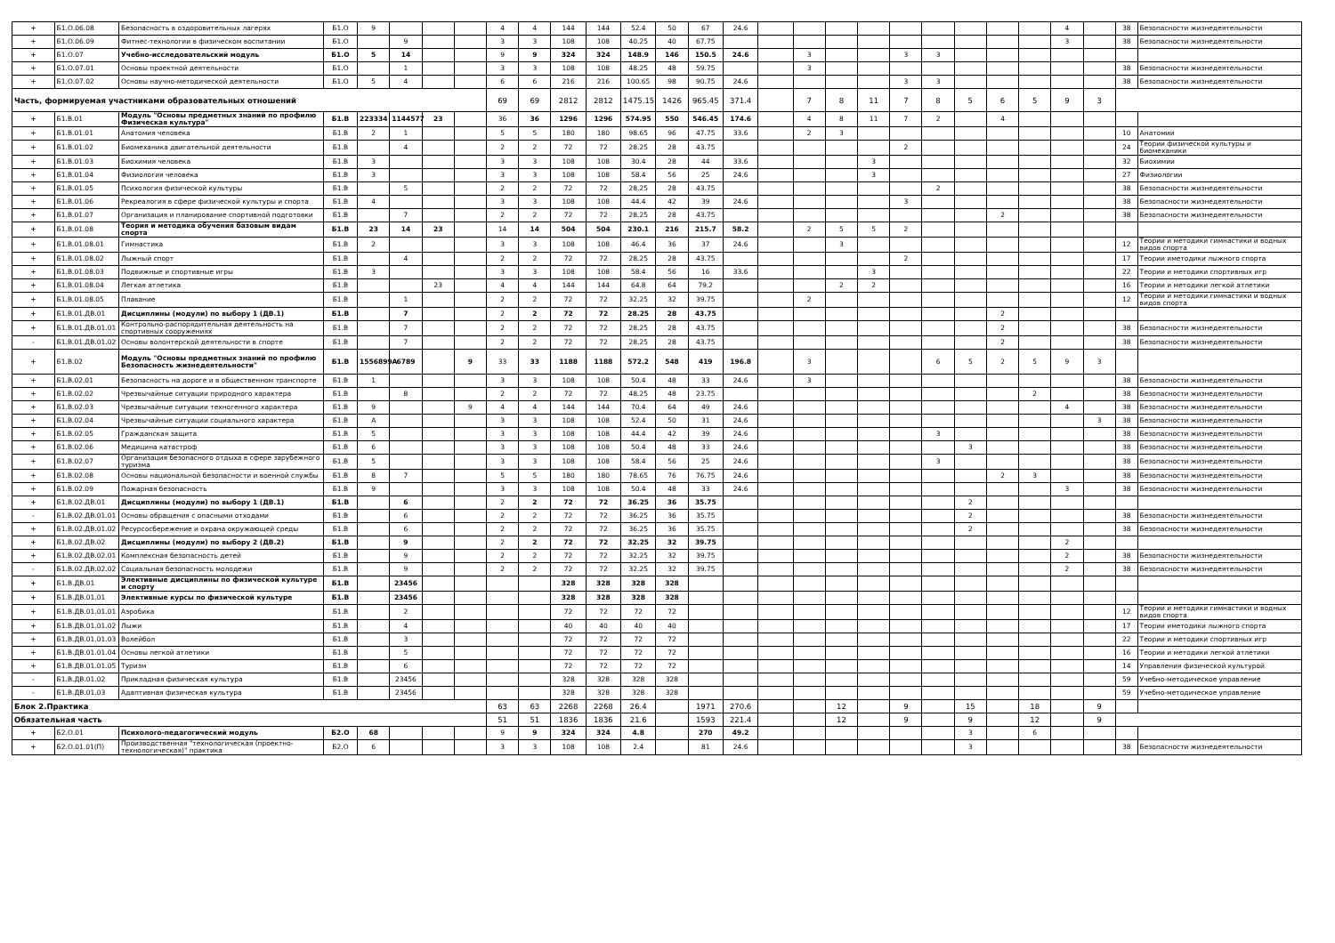| + | Б1.О.06.08 | Безопасность в оздоровительных лагерях | Б1.О | 9 | | | | 4 | 4 | 144 | 144 | 52.4 | 50 | 67 | 24.6 | | | | | | | | | | 4 | | 38 | Безопасности жизнедеятельности |
| + | Б1.О.06.09 | Фитнес-технологии в физическом воспитании | Б1.О | | 9 | | | 3 | 3 | 108 | 108 | 40.25 | 40 | 67.75 | | | | | | | | | | | 3 | | 38 | Безопасности жизнедеятельности |
| + | Б1.О.07 | Учебно-исследовательский модуль | Б1.О | 5 | 14 | | | 9 | 9 | 324 | 324 | 148.9 | 146 | 150.5 | 24.6 | | 3 | | | 3 | 3 | | | | | | | |
| + | Б1.О.07.01 | Основы проектной деятельности | Б1.О | | 1 | | | 3 | 3 | 108 | 108 | 48.25 | 48 | 59.75 | | | 3 | | | | | | | | | | 38 | Безопасности жизнедеятельности |
| + | Б1.О.07.02 | Основы научно-методической деятельности | Б1.О | 5 | 4 | | | 6 | 6 | 216 | 216 | 100.65 | 98 | 90.75 | 24.6 | | | | | 3 | 3 | | | | | | 38 | Безопасности жизнедеятельности |
| Часть, формируемая участниками образовательных отношений | | | | | | | | 69 | 69 | 2812 | 2812 | 1475.15 | 1426 | 965.45 | 371.4 | | 7 | 8 | 11 | 7 | 8 | 5 | 6 | 5 | 9 | 3 | | |
| + | Б1.В.01 | Модуль "Основы предметных знаний по профилю Физическая культура" | Б1.В | 223334 | 1144577 | 23 | | 36 | 36 | 1296 | 1296 | 574.95 | 550 | 546.45 | 174.6 | | 4 | 8 | 11 | 7 | 2 | | 4 | | | | | |
| + | Б1.В.01.01 | Анатомия человека | Б1.В | 2 | 1 | | | 5 | 5 | 180 | 180 | 98.65 | 96 | 47.75 | 33.6 | | 2 | 3 | | | | | | | | | 10 | Анатомии |
| + | Б1.В.01.02 | Биомеханика двигательной деятельности | Б1.В | | 4 | | | 2 | 2 | 72 | 72 | 28.25 | 28 | 43.75 | | | | | | 2 | | | | | | | 24 | Теории физической культуры и биомеханики |
| + | Б1.В.01.03 | Биохимия человека | Б1.В | 3 | | | | 3 | 3 | 108 | 108 | 30.4 | 28 | 44 | 33.6 | | | | 3 | | | | | | | | 32 | Биохимии |
| + | Б1.В.01.04 | Физиология человека | Б1.В | 3 | | | | 3 | 3 | 108 | 108 | 58.4 | 56 | 25 | 24.6 | | | | 3 | | | | | | | | 27 | Физиологии |
| + | Б1.В.01.05 | Психология физической культуры | Б1.В | | 5 | | | 2 | 2 | 72 | 72 | 28.25 | 28 | 43.75 | | | | | | | 2 | | | | | | 38 | Безопасности жизнедеятельности |
| + | Б1.В.01.06 | Рекреалогия в сфере физической культуры и спорта | Б1.В | 4 | | | | 3 | 3 | 108 | 108 | 44.4 | 42 | 39 | 24.6 | | | | | 3 | | | | | | | 38 | Безопасности жизнедеятельности |
| + | Б1.В.01.07 | Организация и планирование спортивной подготовки | Б1.В | | 7 | | | 2 | 2 | 72 | 72 | 28.25 | 28 | 43.75 | | | | | | | | | 2 | | | | 38 | Безопасности жизнедеятельности |
| + | Б1.В.01.08 | Теория и методика обучения базовым видам спорта | Б1.В | 23 | 14 | 23 | | 14 | 14 | 504 | 504 | 230.1 | 216 | 215.7 | 58.2 | | 2 | 5 | 5 | 2 | | | | | | | | |
| + | Б1.В.01.08.01 | Гимнастика | Б1.В | 2 | | | | 3 | 3 | 108 | 108 | 46.4 | 36 | 37 | 24.6 | | | 3 | | | | | | | | | 12 | Теории и методики гимнастики и водных видов спорта |
| + | Б1.В.01.08.02 | Лыжный спорт | Б1.В | | 4 | | | 2 | 2 | 72 | 72 | 28.25 | 28 | 43.75 | | | | | | 2 | | | | | | | 17 | Теории иметодики лыжного спорта |
| + | Б1.В.01.08.03 | Подвижные и спортивные игры | Б1.В | 3 | | | | 3 | 3 | 108 | 108 | 58.4 | 56 | 16 | 33.6 | | | | 3 | | | | | | | | 22 | Теории и методики спортивных игр |
| + | Б1.В.01.08.04 | Легкая атлетика | Б1.В | | | 23 | | 4 | 4 | 144 | 144 | 64.8 | 64 | 79.2 | | | | 2 | 2 | | | | | | | | 16 | Теории и методики легкой атлетики |
| + | Б1.В.01.08.05 | Плавание | Б1.В | | 1 | | | 2 | 2 | 72 | 72 | 32.25 | 32 | 39.75 | | | 2 | | | | | | | | | | 12 | Теории и методики гимнастики и водных видов спорта |
| + | Б1.В.01.ДВ.01 | Дисциплины (модули) по выбору 1 (ДВ.1) | Б1.В | | 7 | | | 2 | 2 | 72 | 72 | 28.25 | 28 | 43.75 | | | | | | | | | 2 | | | | | |
| + | Б1.В.01.ДВ.01.01 | Контрольно-распорядительная деятельность на спортивных сооружениях | Б1.В | | 7 | | | 2 | 2 | 72 | 72 | 28.25 | 28 | 43.75 | | | | | | | | | 2 | | | | 38 | Безопасности жизнедеятельности |
| - | Б1.В.01.ДВ.01.02 | Основы волонтерской деятельности в спорте | Б1.В | | 7 | | | 2 | 2 | 72 | 72 | 28.25 | 28 | 43.75 | | | | | | | | | 2 | | | | 38 | Безопасности жизнедеятельности |
| + | Б1.В.02 | Модуль "Основы предметных знаний по профилю Безопасность жизнедеятельности" | Б1.В | 1556899A | 6789 | | 9 | 33 | 33 | 1188 | 1188 | 572.2 | 548 | 419 | 196.8 | | 3 | | | | 6 | 5 | 2 | 5 | 9 | 3 | | |
| + | Б1.В.02.01 | Безопасность на дороге и в общественном транспорте | Б1.В | 1 | | | | 3 | 3 | 108 | 108 | 50.4 | 48 | 33 | 24.6 | | 3 | | | | | | | | | | 38 | Безопасности жизнедеятельности |
| + | Б1.В.02.02 | Чрезвычайные ситуации природного характера | Б1.В | | 8 | | | 2 | 2 | 72 | 72 | 48.25 | 48 | 23.75 | | | | | | | | | | 2 | | | 38 | Безопасности жизнедеятельности |
| + | Б1.В.02.03 | Чрезвычайные ситуации техногенного характера | Б1.В | 9 | | | 9 | 4 | 4 | 144 | 144 | 70.4 | 64 | 49 | 24.6 | | | | | | | | | | 4 | | 38 | Безопасности жизнедеятельности |
| + | Б1.В.02.04 | Чрезвычайные ситуации социального характера | Б1.В | A | | | | 3 | 3 | 108 | 108 | 52.4 | 50 | 31 | 24.6 | | | | | | | | | | | 3 | 38 | Безопасности жизнедеятельности |
| + | Б1.В.02.05 | Гражданская защита | Б1.В | 5 | | | | 3 | 3 | 108 | 108 | 44.4 | 42 | 39 | 24.6 | | | | | | 3 | | | | | | 38 | Безопасности жизнедеятельности |
| + | Б1.В.02.06 | Медицина катастроф | Б1.В | 6 | | | | 3 | 3 | 108 | 108 | 50.4 | 48 | 33 | 24.6 | | | | | | | 3 | | | | | 38 | Безопасности жизнедеятельности |
| + | Б1.В.02.07 | Организация безопасного отдыха в сфере зарубежного туризма | Б1.В | 5 | | | | 3 | 3 | 108 | 108 | 58.4 | 56 | 25 | 24.6 | | | | | | 3 | | | | | | 38 | Безопасности жизнедеятельности |
| + | Б1.В.02.08 | Основы национальной безопасности и военной службы | Б1.В | 8 | 7 | | | 5 | 5 | 180 | 180 | 78.65 | 76 | 76.75 | 24.6 | | | | | | | | 2 | 3 | | | 38 | Безопасности жизнедеятельности |
| + | Б1.В.02.09 | Пожарная безопасность | Б1.В | 9 | | | | 3 | 3 | 108 | 108 | 50.4 | 48 | 33 | 24.6 | | | | | | | | | | 3 | | 38 | Безопасности жизнедеятельности |
| + | Б1.В.02.ДВ.01 | Дисциплины (модули) по выбору 1 (ДВ.1) | Б1.В | | 6 | | | 2 | 2 | 72 | 72 | 36.25 | 36 | 35.75 | | | | | | | | 2 | | | | | | |
| - | Б1.В.02.ДВ.01.01 | Основы обращения с опасными отходами | Б1.В | | 6 | | | 2 | 2 | 72 | 72 | 36.25 | 36 | 35.75 | | | | | | | | 2 | | | | | 38 | Безопасности жизнедеятельности |
| + | Б1.В.02.ДВ.01.02 | Ресурсосбережение и охрана окружающей среды | Б1.В | | 6 | | | 2 | 2 | 72 | 72 | 36.25 | 36 | 35.75 | | | | | | | | 2 | | | | | 38 | Безопасности жизнедеятельности |
| + | Б1.В.02.ДВ.02 | Дисциплины (модули) по выбору 2 (ДВ.2) | Б1.В | | 9 | | | 2 | 2 | 72 | 72 | 32.25 | 32 | 39.75 | | | | | | | | | | | 2 | | | |
| + | Б1.В.02.ДВ.02.01 | Комплексная безопасность детей | Б1.В | | 9 | | | 2 | 2 | 72 | 72 | 32.25 | 32 | 39.75 | | | | | | | | | | | 2 | | 38 | Безопасности жизнедеятельности |
| - | Б1.В.02.ДВ.02.02 | Социальная безопасность молодежи | Б1.В | | 9 | | | 2 | 2 | 72 | 72 | 32.25 | 32 | 39.75 | | | | | | | | | | | 2 | | 38 | Безопасности жизнедеятельности |
| + | Б1.В.ДВ.01 | Элективные дисциплины по физической культуре и спорту | Б1.В | | 23456 | | | | | 328 | 328 | 328 | 328 | | | | | | | | | | | | | | | |
| + | Б1.В.ДВ.01.01 | Элективные курсы по физической культуре | Б1.В | | 23456 | | | | | 328 | 328 | 328 | 328 | | | | | | | | | | | | | | | |
| + | Б1.В.ДВ.01.01.01 | Аэробика | Б1.В | | 2 | | | | | 72 | 72 | 72 | 72 | | | | | | | | | | | | | | 12 | Теории и методики гимнастики и водных видов спорта |
| + | Б1.В.ДВ.01.01.02 | Лыжи | Б1.В | | 4 | | | | | 40 | 40 | 40 | 40 | | | | | | | | | | | | | | 17 | Теории иметодики лыжного спорта |
| + | Б1.В.ДВ.01.01.03 | Волейбол | Б1.В | | 3 | | | | | 72 | 72 | 72 | 72 | | | | | | | | | | | | | | 22 | Теории и методики спортивных игр |
| + | Б1.В.ДВ.01.01.04 | Основы легкой атлетики | Б1.В | | 5 | | | | | 72 | 72 | 72 | 72 | | | | | | | | | | | | | | 16 | Теории и методики легкой атлетики |
| + | Б1.В.ДВ.01.01.05 | Туризм | Б1.В | | 6 | | | | | 72 | 72 | 72 | 72 | | | | | | | | | | | | | | 14 | Управления физической культурой |
| - | Б1.В.ДВ.01.02 | Прикладная физическая культура | Б1.В | | 23456 | | | | | 328 | 328 | 328 | 328 | | | | | | | | | | | | | | 59 | Учебно-методическое управление |
| - | Б1.В.ДВ.01.03 | Адаптивная физическая культура | Б1.В | | 23456 | | | | | 328 | 328 | 328 | 328 | | | | | | | | | | | | | | 59 | Учебно-методическое управление |
| Блок 2.Практика | | | | | | | | 63 | 63 | 2268 | 2268 | 26.4 | | 1971 | 270.6 | | | 12 | | 9 | | 15 | | 18 | | 9 | | |
| Обязательная часть | | | | | | | | 51 | 51 | 1836 | 1836 | 21.6 | | 1593 | 221.4 | | | 12 | | 9 | | 9 | | 12 | | 9 | | |
| + | Б2.О.01 | Психолого-педагогический модуль | Б2.О | 68 | | | | 9 | 9 | 324 | 324 | 4.8 | | 270 | 49.2 | | | | | | | 3 | | 6 | | | | |
| + | Б2.О.01.01(П) | Производственная "технологическая (проектно-технологическая)" практика | Б2.О | 6 | | | | 3 | 3 | 108 | 108 | 2.4 | | 81 | 24.6 | | | | | | | 3 | | | | | 38 | Безопасности жизнедеятельности |